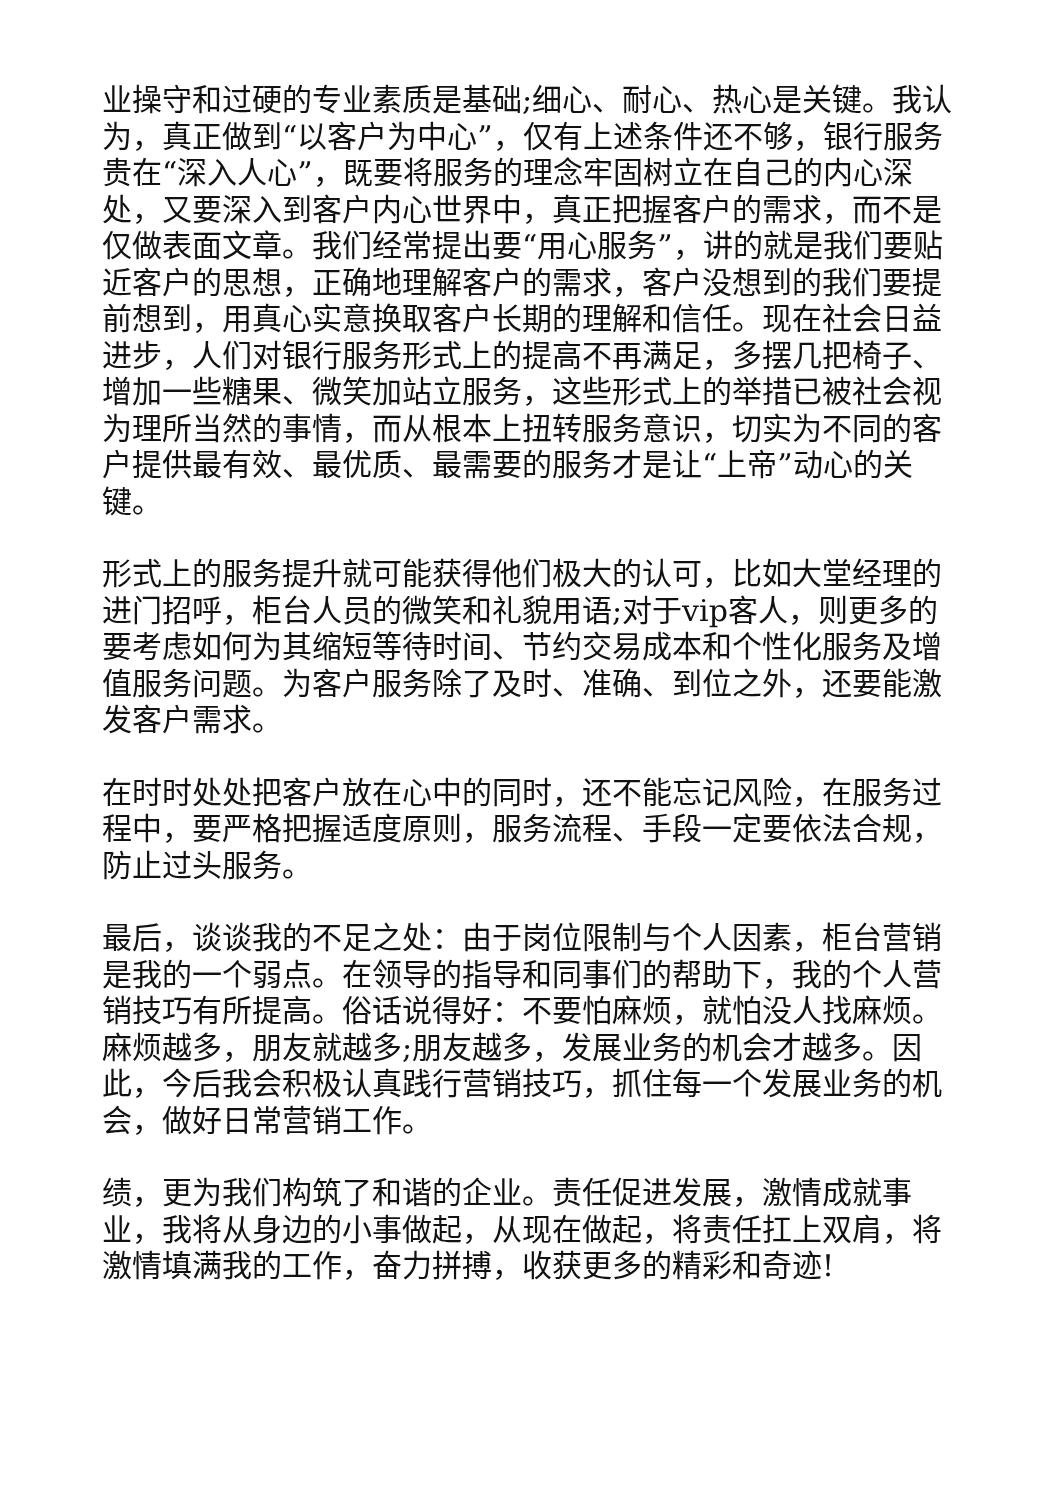业操守和过硬的专业素质是基础;细心、耐心、热心是关键。我认为，真正做到“以客户为中心”，仅有上述条件还不够，银行服务贵在“深入人心”，既要将服务的理念牢固树立在自己的内心深处，又要深入到客户内心世界中，真正把握客户的需求，而不是仅做表面文章。我们经常提出要“用心服务”，讲的就是我们要贴近客户的思想，正确地理解客户的需求，客户没想到的我们要提前想到，用真心实意换取客户长期的理解和信任。现在社会日益进步，人们对银行服务形式上的提高不再满足，多摆几把椅子、增加一些糖果、微笑加站立服务，这些形式上的举措已被社会视为理所当然的事情，而从根本上扭转服务意识，切实为不同的客户提供最有效、最优质、最需要的服务才是让“上帝”动心的关键。
形式上的服务提升就可能获得他们极大的认可，比如大堂经理的进门招呼，柜台人员的微笑和礼貌用语;对于vip客人，则更多的要考虑如何为其缩短等待时间、节约交易成本和个性化服务及增值服务问题。为客户服务除了及时、准确、到位之外，还要能激发客户需求。
在时时处处把客户放在心中的同时，还不能忘记风险，在服务过程中，要严格把握适度原则，服务流程、手段一定要依法合规，防止过头服务。
最后，谈谈我的不足之处：由于岗位限制与个人因素，柜台营销是我的一个弱点。在领导的指导和同事们的帮助下，我的个人营销技巧有所提高。俗话说得好：不要怕麻烦，就怕没人找麻烦。麻烦越多，朋友就越多;朋友越多，发展业务的机会才越多。因此，今后我会积极认真践行营销技巧，抓住每一个发展业务的机会，做好日常营销工作。
绩，更为我们构筑了和谐的企业。责任促进发展，激情成就事业，我将从身边的小事做起，从现在做起，将责任扛上双肩，将激情填满我的工作，奋力拼搏，收获更多的精彩和奇迹!